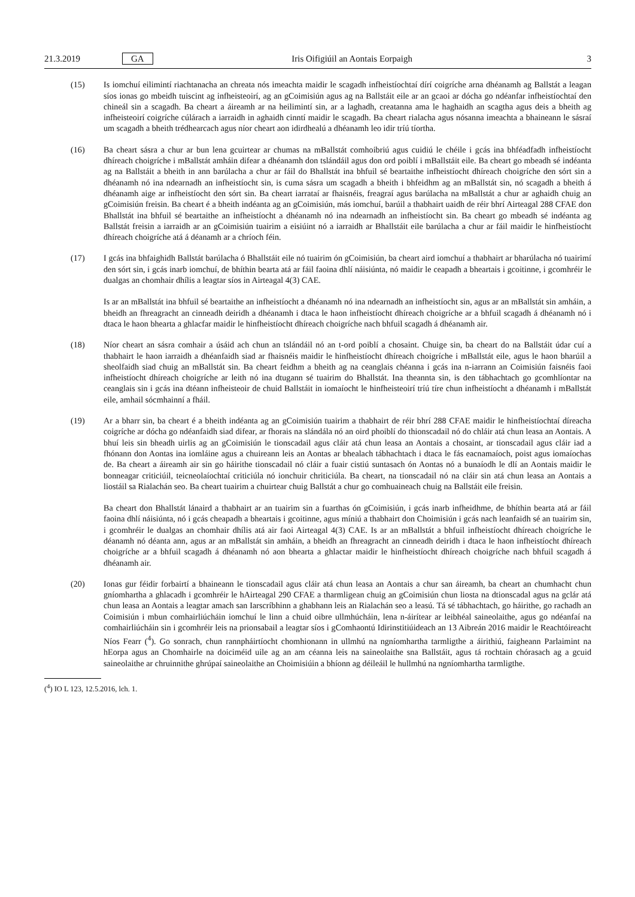21.3.2019 GA Iris Oifigiúil an Aontais Eorpaigh 3
(15) Is iomchuí eilimintí riachtanacha an chreata nós imeachta maidir le scagadh infheistíochtaí dírí coigríche arna dhéanamh ag Ballstát a leagan síos ionas go mbeidh tuiscint ag infheisteoirí, ag an gCoimisiún agus ag na Ballstáit eile ar an gcaoi ar dócha go ndéanfar infheistíochtaí den chineál sin a scagadh. Ba cheart a áireamh ar na heilimintí sin, ar a laghadh, creatanna ama le haghaidh an scagtha agus deis a bheith ag infheisteoirí coigríche cúlárach a iarraidh in aghaidh cinntí maidir le scagadh. Ba cheart rialacha agus nósanna imeachta a bhaineann le sásraí um scagadh a bheith trédhearcach agus níor cheart aon idirdhealú a dhéanamh leo idir tríú tíortha.
(16) Ba cheart sásra a chur ar bun lena gcuirtear ar chumas na mBallstát comhoibriú agus cuidiú le chéile i gcás ina bhféadfadh infheistíocht dhíreach choigríche i mBallstát amháin difear a dhéanamh don tslándáil agus don ord poiblí i mBallstáit eile. Ba cheart go mbeadh sé indéanta ag na Ballstáit a bheith in ann barúlacha a chur ar fáil do Bhallstát ina bhfuil sé beartaithe infheistíocht dhíreach choigríche den sórt sin a dhéanamh nó ina ndearnadh an infheistíocht sin, is cuma sásra um scagadh a bheith i bhfeidhm ag an mBallstát sin, nó scagadh a bheith á dhéanamh aige ar infheistíocht den sórt sin. Ba cheart iarrataí ar fhaisnéis, freagraí agus barúlacha na mBallstát a chur ar aghaidh chuig an gCoimisiún freisin. Ba cheart é a bheith indéanta ag an gCoimisiún, más iomchuí, barúil a thabhairt uaidh de réir bhrí Airteagal 288 CFAE don Bhallstát ina bhfuil sé beartaithe an infheistíocht a dhéanamh nó ina ndearnadh an infheistíocht sin. Ba cheart go mbeadh sé indéanta ag Ballstát freisin a iarraidh ar an gCoimisiún tuairim a eisiúint nó a iarraidh ar Bhallstáit eile barúlacha a chur ar fáil maidir le hinfheistíocht dhíreach choigríche atá á déanamh ar a chríoch féin.
(17) I gcás ina bhfaighidh Ballstát barúlacha ó Bhallstáit eile nó tuairim ón gCoimisiún, ba cheart aird iomchuí a thabhairt ar bharúlacha nó tuairimí den sórt sin, i gcás inarb iomchuí, de bhíthin bearta atá ar fáil faoina dhlí náisiúnta, nó maidir le ceapadh a bheartais i gcoitinne, i gcomhréir le dualgas an chomhair dhílis a leagtar síos in Airteagal 4(3) CAE.
Is ar an mBallstát ina bhfuil sé beartaithe an infheistíocht a dhéanamh nó ina ndearnadh an infheistíocht sin, agus ar an mBallstát sin amháin, a bheidh an fhreagracht an cinneadh deiridh a dhéanamh i dtaca le haon infheistíocht dhíreach choigríche ar a bhfuil scagadh á dhéanamh nó i dtaca le haon bhearta a ghlacfar maidir le hinfheistíocht dhíreach choigríche nach bhfuil scagadh á dhéanamh air.
(18) Níor cheart an sásra comhair a úsáid ach chun an tslándáil nó an t-ord poiblí a chosaint. Chuige sin, ba cheart do na Ballstáit údar cuí a thabhairt le haon iarraidh a dhéanfaidh siad ar fhaisnéis maidir le hinfheistíocht dhíreach choigríche i mBallstát eile, agus le haon bharúil a sheolfaidh siad chuig an mBallstát sin. Ba cheart feidhm a bheith ag na ceanglais chéanna i gcás ina n-iarrann an Coimisiún faisnéis faoi infheistíocht dhíreach choigríche ar leith nó ina dtugann sé tuairim do Bhallstát. Ina theannta sin, is den tábhachtach go gcomhlíontar na ceanglais sin i gcás ina dtéann infheisteoir de chuid Ballstáit in iomaíocht le hinfheisteoirí tríú tíre chun infheistíocht a dhéanamh i mBallstát eile, amhail sócmhainní a fháil.
(19) Ar a bharr sin, ba cheart é a bheith indéanta ag an gCoimisiún tuairim a thabhairt de réir bhrí 288 CFAE maidir le hinfheistíochtaí díreacha coigríche ar dócha go ndéanfaidh siad difear, ar fhorais na slándála nó an oird phoiblí do thionscadail nó do chláir atá chun leasa an Aontais. A bhuí leis sin bheadh uirlis ag an gCoimisiún le tionscadail agus cláir atá chun leasa an Aontais a chosaint, ar tionscadail agus cláir iad a fhónann don Aontas ina iomláine agus a chuireann leis an Aontas ar bhealach tábhachtach i dtaca le fás eacnamaíoch, poist agus iomaíochas de. Ba cheart a áireamh air sin go háirithe tionscadail nó cláir a fuair cistiú suntasach ón Aontas nó a bunaíodh le dlí an Aontais maidir le bonneagar criticiúil, teicneolaíochtaí criticiúla nó ionchuir chriticiúla. Ba cheart, na tionscadail nó na cláir sin atá chun leasa an Aontais a liostáil sa Rialachán seo. Ba cheart tuairim a chuirtear chuig Ballstát a chur go comhuaineach chuig na Ballstáit eile freisin.
Ba cheart don Bhallstát lánaird a thabhairt ar an tuairim sin a fuarthas ón gCoimisiún, i gcás inarb infheidhme, de bhíthin bearta atá ar fáil faoina dhlí náisiúnta, nó i gcás cheapadh a bheartais i gcoitinne, agus míniú a thabhairt don Choimisiún i gcás nach leanfaidh sé an tuairim sin, i gcomhréir le dualgas an chomhair dhílis atá air faoi Airteagal 4(3) CAE. Is ar an mBallstát a bhfuil infheistíocht dhíreach choigríche le déanamh nó déanta ann, agus ar an mBallstát sin amháin, a bheidh an fhreagracht an cinneadh deiridh i dtaca le haon infheistíocht dhíreach choigríche ar a bhfuil scagadh á dhéanamh nó aon bhearta a ghlactar maidir le hinfheistíocht dhíreach choigríche nach bhfuil scagadh á dhéanamh air.
(20) Ionas gur féidir forbairtí a bhaineann le tionscadail agus cláir atá chun leasa an Aontais a chur san áireamh, ba cheart an chumhacht chun gníomhartha a ghlacadh i gcomhréir le hAirteagal 290 CFAE a tharmligean chuig an gCoimisiún chun liosta na dtionscadal agus na gclár atá chun leasa an Aontais a leagtar amach san Iarscríbhinn a ghabhann leis an Rialachán seo a leasú. Tá sé tábhachtach, go háirithe, go rachadh an Coimisiún i mbun comhairliúcháin iomchuí le linn a chuid oibre ullmhúcháin, lena n-áirítear ar leibhéal saineolaithe, agus go ndéanfaí na comhairliúcháin sin i gcomhréir leis na prionsabail a leagtar síos i gComhaontú Idirinstitiúideach an 13 Aibreán 2016 maidir le Reachtóireacht Níos Fearr (<sup>4</sup>). Go sonrach, chun rannpháirtíocht chomhionann in ullmhú na ngníomhartha tarmligthe a áirithiú, faigheann Parlaimint na hEorpa agus an Chomhairle na doiciméid uile ag an am céanna leis na saineolaithe sna Ballstáit, agus tá rochtain chórasach ag a gcuid saineolaithe ar chruinnithe ghrúpaí saineolaithe an Choimisiúin a bhíonn ag déileáil le hullmhú na ngníomhartha tarmligthe.
(<sup>4</sup>) IO L 123, 12.5.2016, lch. 1.